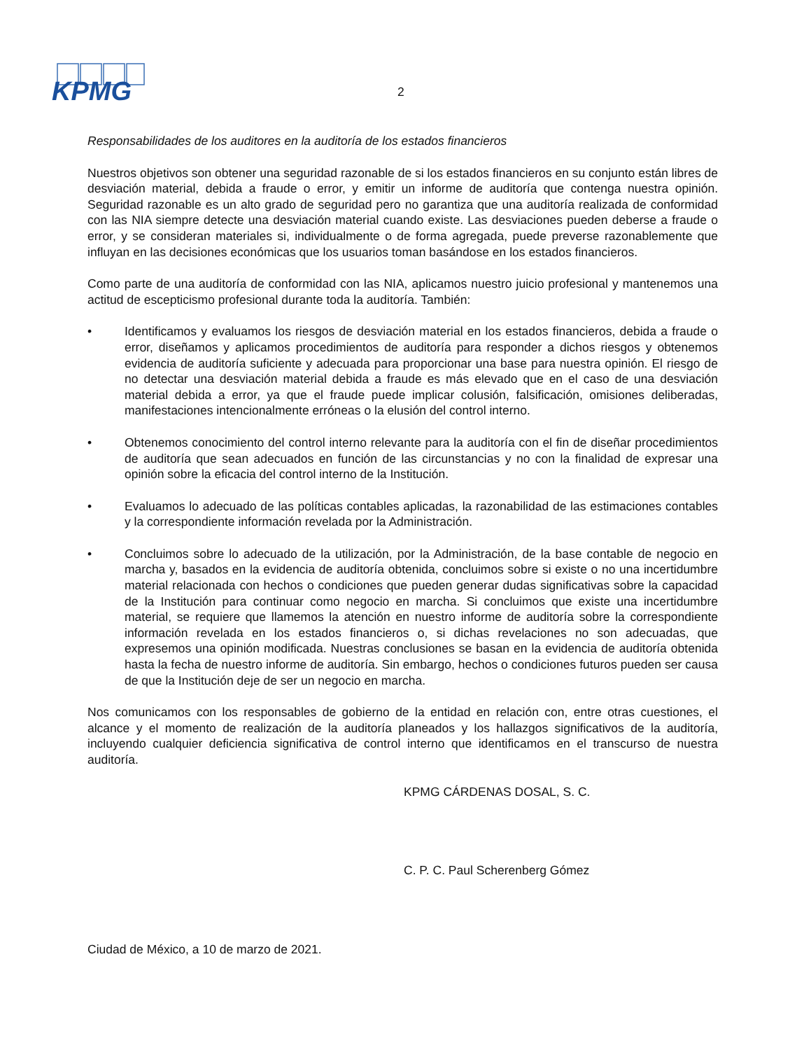KPMG
2
Responsabilidades de los auditores en la auditoría de los estados financieros
Nuestros objetivos son obtener una seguridad razonable de si los estados financieros en su conjunto están libres de desviación material, debida a fraude o error, y emitir un informe de auditoría que contenga nuestra opinión. Seguridad razonable es un alto grado de seguridad pero no garantiza que una auditoría realizada de conformidad con las NIA siempre detecte una desviación material cuando existe. Las desviaciones pueden deberse a fraude o error, y se consideran materiales si, individualmente o de forma agregada, puede preverse razonablemente que influyan en las decisiones económicas que los usuarios toman basándose en los estados financieros.
Como parte de una auditoría de conformidad con las NIA, aplicamos nuestro juicio profesional y mantenemos una actitud de escepticismo profesional durante toda la auditoría. También:
• Identificamos y evaluamos los riesgos de desviación material en los estados financieros, debida a fraude o error, diseñamos y aplicamos procedimientos de auditoría para responder a dichos riesgos y obtenemos evidencia de auditoría suficiente y adecuada para proporcionar una base para nuestra opinión. El riesgo de no detectar una desviación material debida a fraude es más elevado que en el caso de una desviación material debida a error, ya que el fraude puede implicar colusión, falsificación, omisiones deliberadas, manifestaciones intencionalmente erróneas o la elusión del control interno.
• Obtenemos conocimiento del control interno relevante para la auditoría con el fin de diseñar procedimientos de auditoría que sean adecuados en función de las circunstancias y no con la finalidad de expresar una opinión sobre la eficacia del control interno de la Institución.
• Evaluamos lo adecuado de las políticas contables aplicadas, la razonabilidad de las estimaciones contables y la correspondiente información revelada por la Administración.
• Concluimos sobre lo adecuado de la utilización, por la Administración, de la base contable de negocio en marcha y, basados en la evidencia de auditoría obtenida, concluimos sobre si existe o no una incertidumbre material relacionada con hechos o condiciones que pueden generar dudas significativas sobre la capacidad de la Institución para continuar como negocio en marcha. Si concluimos que existe una incertidumbre material, se requiere que llamemos la atención en nuestro informe de auditoría sobre la correspondiente información revelada en los estados financieros o, si dichas revelaciones no son adecuadas, que expresemos una opinión modificada. Nuestras conclusiones se basan en la evidencia de auditoría obtenida hasta la fecha de nuestro informe de auditoría. Sin embargo, hechos o condiciones futuros pueden ser causa de que la Institución deje de ser un negocio en marcha.
Nos comunicamos con los responsables de gobierno de la entidad en relación con, entre otras cuestiones, el alcance y el momento de realización de la auditoría planeados y los hallazgos significativos de la auditoría, incluyendo cualquier deficiencia significativa de control interno que identificamos en el transcurso de nuestra auditoría.
KPMG CÁRDENAS DOSAL, S. C.
C. P. C. Paul Scherenberg Gómez
Ciudad de México, a 10 de marzo de 2021.